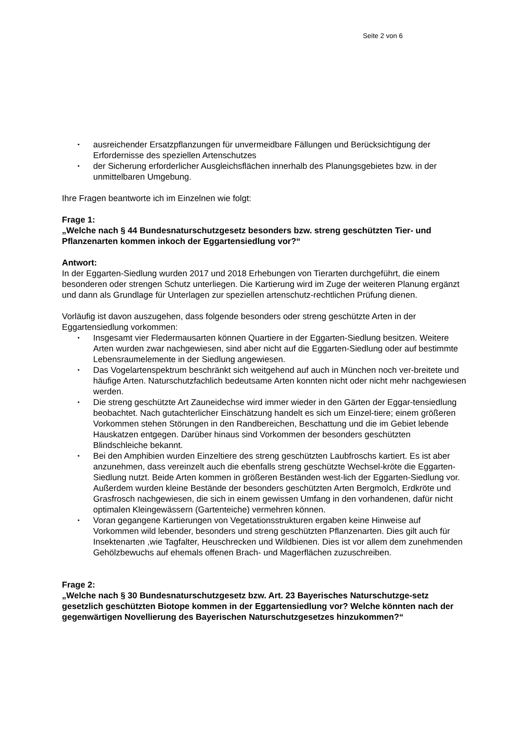Seite 2 von 6
• ausreichender Ersatzpflanzungen für unvermeidbare Fällungen und Berücksichtigung der Erfordernisse des speziellen Artenschutzes
• der Sicherung erforderlicher Ausgleichsflächen innerhalb des Planungsgebietes bzw. in der unmittelbaren Umgebung.
Ihre Fragen beantworte ich im Einzelnen wie folgt:
Frage 1:
„Welche nach § 44 Bundesnaturschutzgesetz besonders bzw. streng geschützten Tier- und Pflanzenarten kommen inkoch der Eggartensiedlung vor?“
Antwort:
In der Eggarten-Siedlung wurden 2017 und 2018 Erhebungen von Tierarten durchgeführt, die einem besonderen oder strengen Schutz unterliegen. Die Kartierung wird im Zuge der weiteren Planung ergänzt und dann als Grundlage für Unterlagen zur speziellen artenschutz-rechtlichen Prüfung dienen.
Vorläufig ist davon auszugehen, dass folgende besonders oder streng geschützte Arten in der Eggartensiedlung vorkommen:
• Insgesamt vier Fledermausarten können Quartiere in der Eggarten-Siedlung besitzen. Weitere Arten wurden zwar nachgewiesen, sind aber nicht auf die Eggarten-Siedlung oder auf bestimmte Lebensraumelemente in der Siedlung angewiesen.
• Das Vogelartenspektrum beschränkt sich weitgehend auf auch in München noch ver-breitete und häufige Arten. Naturschutzfachlich bedeutsame Arten konnten nicht oder nicht mehr nachgewiesen werden.
• Die streng geschützte Art Zauneidechse wird immer wieder in den Gärten der Eggar-tensiedlung beobachtet. Nach gutachterlicher Einschätzung handelt es sich um Einzel-tiere; einem größeren Vorkommen stehen Störungen in den Randbereichen, Beschattung und die im Gebiet lebende Hauskatzen entgegen. Darüber hinaus sind Vorkommen der besonders geschützten Blindschleiche bekannt.
• Bei den Amphibien wurden Einzeltiere des streng geschützten Laubfroschs kartiert. Es ist aber anzunehmen, dass vereinzelt auch die ebenfalls streng geschützte Wechsel-kröte die Eggarten-Siedlung nutzt. Beide Arten kommen in größeren Beständen west-lich der Eggarten-Siedlung vor. Außerdem wurden kleine Bestände der besonders geschützten Arten Bergmolch, Erdkröte und Grasfrosch nachgewiesen, die sich in einem gewissen Umfang in den vorhandenen, dafür nicht optimalen Kleingewässern (Gartenteiche) vermehren können.
• Voran gegangene Kartierungen von Vegetationsstrukturen ergaben keine Hinweise auf Vorkommen wild lebender, besonders und streng geschützten Pflanzenarten. Dies gilt auch für Insektenarten ,wie Tagfalter, Heuschrecken und Wildbienen. Dies ist vor allem dem zunehmenden Gehölzbewuchs auf ehemals offenen Brach- und Magerflächen zuzuschreiben.
Frage 2:
„Welche nach § 30 Bundesnaturschutzgesetz bzw. Art. 23 Bayerisches Naturschutzge-setz gesetzlich geschützten Biotope kommen in der Eggartensiedlung vor? Welche könnten nach der gegenwärtigen Novellierung des Bayerischen Naturschutzgesetzes hinzukommen?“